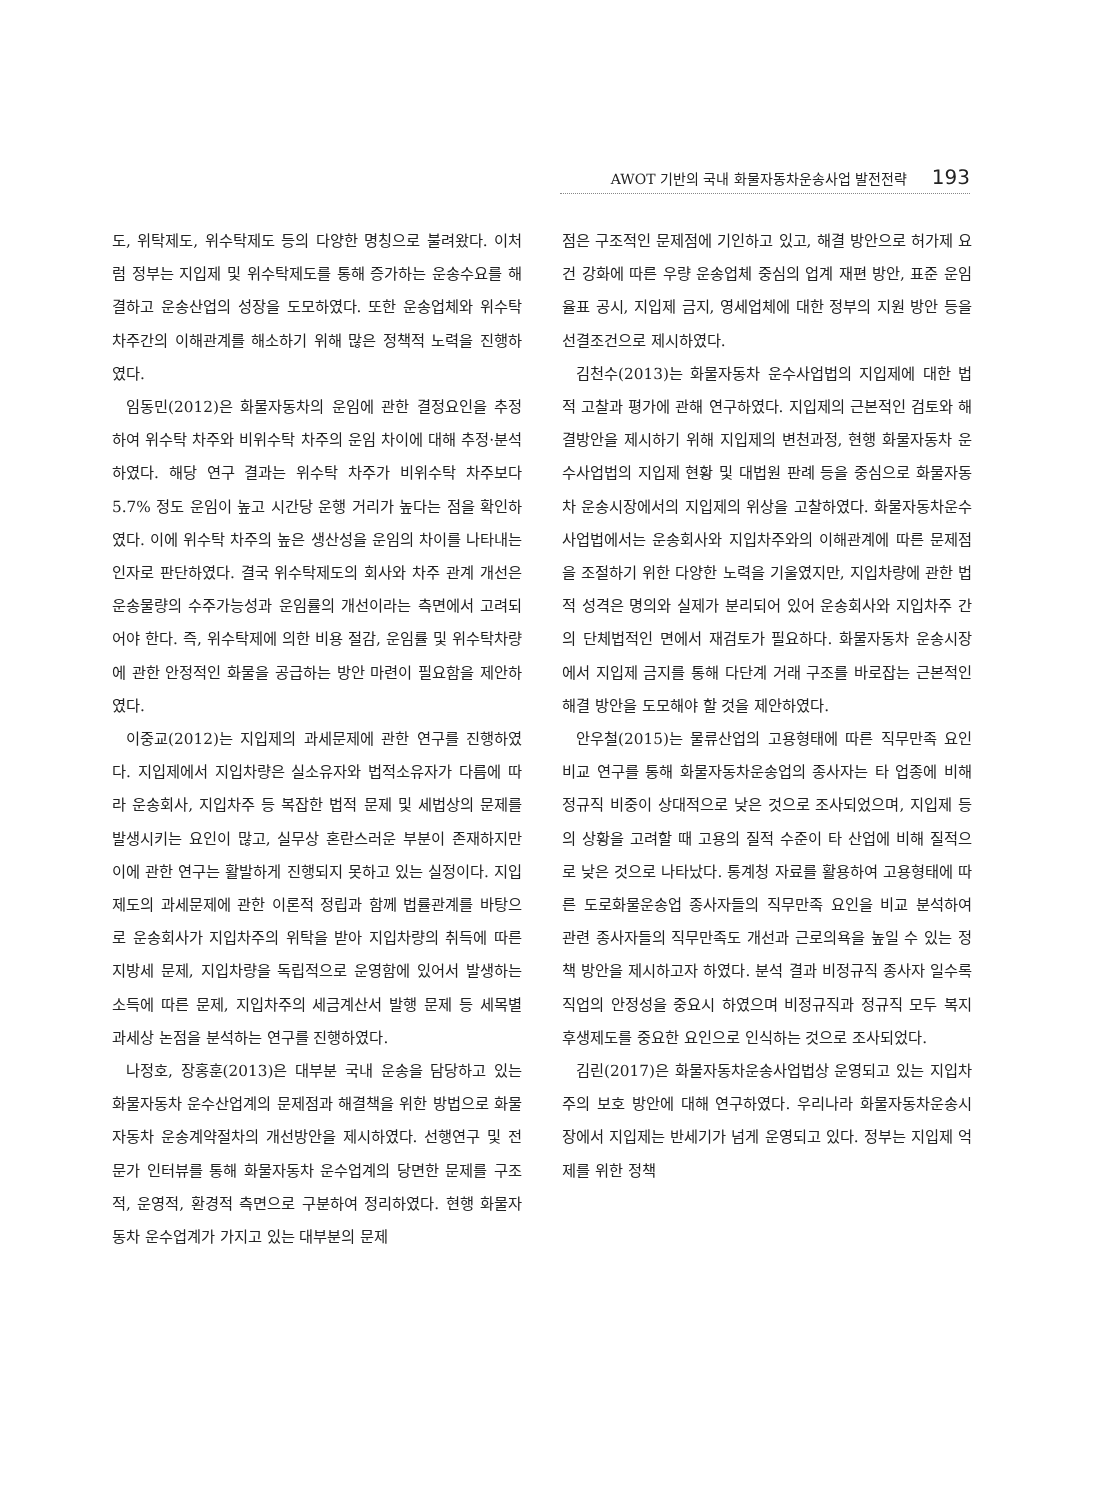AWOT 기반의 국내 화물자동차운송사업 발전전략 193
도, 위탁제도, 위수탁제도 등의 다양한 명칭으로 불려왔다. 이처럼 정부는 지입제 및 위수탁제도를 통해 증가하는 운송수요를 해결하고 운송산업의 성장을 도모하였다. 또한 운송업체와 위수탁 차주간의 이해관계를 해소하기 위해 많은 정책적 노력을 진행하였다.
임동민(2012)은 화물자동차의 운임에 관한 결정요인을 추정하여 위수탁 차주와 비위수탁 차주의 운임 차이에 대해 추정·분석하였다. 해당 연구 결과는 위수탁 차주가 비위수탁 차주보다 5.7% 정도 운임이 높고 시간당 운행 거리가 높다는 점을 확인하였다. 이에 위수탁 차주의 높은 생산성을 운임의 차이를 나타내는 인자로 판단하였다. 결국 위수탁제도의 회사와 차주 관계 개선은 운송물량의 수주가능성과 운임률의 개선이라는 측면에서 고려되어야 한다. 즉, 위수탁제에 의한 비용 절감, 운임률 및 위수탁차량에 관한 안정적인 화물을 공급하는 방안 마련이 필요함을 제안하였다.
이중교(2012)는 지입제의 과세문제에 관한 연구를 진행하였다. 지입제에서 지입차량은 실소유자와 법적소유자가 다름에 따라 운송회사, 지입차주 등 복잡한 법적 문제 및 세법상의 문제를 발생시키는 요인이 많고, 실무상 혼란스러운 부분이 존재하지만 이에 관한 연구는 활발하게 진행되지 못하고 있는 실정이다. 지입제도의 과세문제에 관한 이론적 정립과 함께 법률관계를 바탕으로 운송회사가 지입차주의 위탁을 받아 지입차량의 취득에 따른 지방세 문제, 지입차량을 독립적으로 운영함에 있어서 발생하는 소득에 따른 문제, 지입차주의 세금계산서 발행 문제 등 세목별 과세상 논점을 분석하는 연구를 진행하였다.
나정호, 장홍훈(2013)은 대부분 국내 운송을 담당하고 있는 화물자동차 운수산업계의 문제점과 해결책을 위한 방법으로 화물자동차 운송계약절차의 개선방안을 제시하였다. 선행연구 및 전문가 인터뷰를 통해 화물자동차 운수업계의 당면한 문제를 구조적, 운영적, 환경적 측면으로 구분하여 정리하였다. 현행 화물자동차 운수업계가 가지고 있는 대부분의 문제
점은 구조적인 문제점에 기인하고 있고, 해결 방안으로 허가제 요건 강화에 따른 우량 운송업체 중심의 업계 재편 방안, 표준 운임율표 공시, 지입제 금지, 영세업체에 대한 정부의 지원 방안 등을 선결조건으로 제시하였다.
김천수(2013)는 화물자동차 운수사업법의 지입제에 대한 법적 고찰과 평가에 관해 연구하였다. 지입제의 근본적인 검토와 해결방안을 제시하기 위해 지입제의 변천과정, 현행 화물자동차 운수사업법의 지입제 현황 및 대법원 판례 등을 중심으로 화물자동차 운송시장에서의 지입제의 위상을 고찰하였다. 화물자동차운수사업법에서는 운송회사와 지입차주와의 이해관계에 따른 문제점을 조절하기 위한 다양한 노력을 기울였지만, 지입차량에 관한 법적 성격은 명의와 실제가 분리되어 있어 운송회사와 지입차주 간의 단체법적인 면에서 재검토가 필요하다. 화물자동차 운송시장에서 지입제 금지를 통해 다단계 거래 구조를 바로잡는 근본적인 해결 방안을 도모해야 할 것을 제안하였다.
안우철(2015)는 물류산업의 고용형태에 따른 직무만족 요인 비교 연구를 통해 화물자동차운송업의 종사자는 타 업종에 비해 정규직 비중이 상대적으로 낮은 것으로 조사되었으며, 지입제 등의 상황을 고려할 때 고용의 질적 수준이 타 산업에 비해 질적으로 낮은 것으로 나타났다. 통계청 자료를 활용하여 고용형태에 따른 도로화물운송업 종사자들의 직무만족 요인을 비교 분석하여 관련 종사자들의 직무만족도 개선과 근로의욕을 높일 수 있는 정책 방안을 제시하고자 하였다. 분석 결과 비정규직 종사자 일수록 직업의 안정성을 중요시 하였으며 비정규직과 정규직 모두 복지후생제도를 중요한 요인으로 인식하는 것으로 조사되었다.
김린(2017)은 화물자동차운송사업법상 운영되고 있는 지입차주의 보호 방안에 대해 연구하였다. 우리나라 화물자동차운송시장에서 지입제는 반세기가 넘게 운영되고 있다. 정부는 지입제 억제를 위한 정책